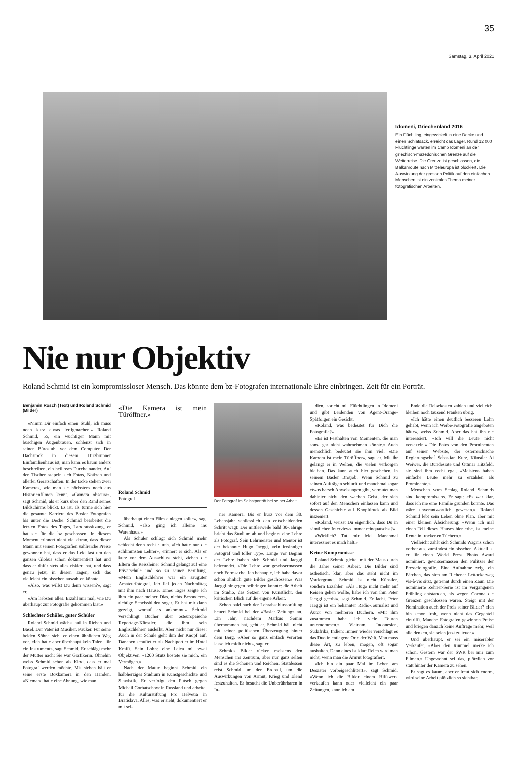35
Samstag, 3. April 2021
Idomeni, Griechenland 2016
Ein Flüchtling, eingewickelt in eine Decke und einen Schlafsack, erreicht das Lager. Rund 12 000 Flüchtlinge warten im Camp Idomeni an der griechisch-mazedonischen Grenze auf die Weiterreise. Die Grenze ist geschlossen, die Balkanroute nach Mitteleuropa ist blockiert. Die Auswirkung der grossen Politik auf den einfachen Menschen ist ein zentrales Thema meiner fotografischen Arbeiten.
Nie nur Objektiv
Roland Schmid ist ein kompromissloser Mensch. Das könnte dem bz-Fotografen internationale Ehre einbringen. Zeit für ein Porträt.
Benjamin Rosch (Text) und Roland Schmid (Bilder)
«Nimm Dir einfach einen Stuhl, ich muss noch kurz etwas fertigmachen.» Roland Schmid, 55, ein wuchtiger Mann mit buschigen Augenbrauen, schlenzt sich in seinen Bürostuhl vor dem Computer. Der Dachstock in diesem Hirzbrunner Einfamilienhaus ist, man kann es kaum anders beschreiben, ein heilloses Durcheinander. Auf den Tischen stapeln sich Fotos, Notizen und allerlei Gerätschaften. In der Ecke stehen zwei Kameras, wie man sie höchstens noch aus Historienfilmen kennt. «Camera obscura», sagt Schmid, als er kurz über den Rand seines Bildschirms blickt. Es ist, als türme sich hier die gesamte Karriere des Basler Fotografen bis unter die Decke. Schmid bearbeitet die letzten Fotos des Tages, Landratssitzung, er hat sie für die bz geschossen. In diesem Moment erinnert nicht viel daran, dass dieser Mann mit seinen Fotografien zahlreiche Preise gewonnen hat, dass er das Leid fast um den ganzen Globus schon dokumentiert hat und dass er dafür stets alles riskiert hat, und dass genau jetzt, in diesen Tagen, sich das vielleicht ein bisschen auszahlen könnte.
«Also, was willst Du denn wissen?», sagt er.
«Am liebsten alles. Erzähl mir mal, wie Du überhaupt zur Fotografie gekommen bist.»
Schlechter Schüler, guter Schüler
Roland Schmid wächst auf in Riehen und Basel. Der Vater ist Musiker, Pauker. Für seine beiden Söhne sieht er einen ähnlichen Weg vor. «Ich hatte aber überhaupt kein Talent für ein Instrument», sagt Schmid. Er schlägt mehr der Mutter nach: Sie war Grafikerin. Ohnehin weiss Schmid schon als Kind, dass er mal Fotograf werden möchte. Mit sieben hält er seine erste Boxkamera in den Händen. «Niemand hatte eine Ahnung, wie man
«Die Kamera ist mein Türöffner.»
Roland Schmid
Fotograf
überhaupt einen Film einlegen sollte», sagt Schmid, «also ging ich alleine ins Warenhaus.»
Als Schüler schlägt sich Schmid mehr schlecht denn recht durch. «Ich hatte nur die schlimmsten Lehrer», erinnert er sich. Als er kurz vor dem Ausschluss steht, ziehen die Eltern die Reissleine: Schmid gelangt auf eine Privatschule und so zu seiner Berufung. «Mein Englischlehrer war ein sauguter Amateurfotograf. Ich lief jeden Nachmittag mit ihm nach Hause. Eines Tages zeigte ich ihm ein paar meiner Dias, nichts Besonderes, richtige Scheissbilder sogar. Er hat mir dann gezeigt, worauf es ankommt.» Schmid verschlingt Bücher über osteuropäische Reportage-Künstler, die ihm sein Englischlehrer ausleiht. Aber nicht nur diese: Auch in der Schule geht ihm der Knopf auf. Daneben schuftet er als Nachtportier im Hotel Krafft. Sein Lohn: eine Leica mit zwei Objektiven. «1200 Stutz kostete sie mich, ein Vermögen.»
Nach der Matur beginnt Schmid ein halbherziges Studium in Kunstgeschichte und Slawistik. Er verfolgt den Putsch gegen Michail Gorbatschow in Russland und arbeitet für die Kulturstiftung Pro Helvetia in Bratislava. Alles, was er sieht, dokumentiert er mit sei-
Der Fotograf im Selbstporträt bei seiner Arbeit.
ner Kamera. Bis er kurz vor dem 30. Lebensjahr schliesslich den entscheidenden Schritt wagt: Der mittlerweile bald 30-Jährige bricht das Studium ab und beginnt eine Lehre als Fotograf. Sein Lehrmeister und Mentor ist der bekannte Hugo Jaeggi, «ein irrsinniger Fotograf und toller Typ». Lange vor Beginn der Lehre haben sich Schmid und Jaeggi befreundet. «Die Lehre war gewissermassen noch Formsache. Ich behaupte, ich habe davor schon ähnlich gute Bilder geschossen.» Was Jaeggi hingegen beibringen konnte: die Arbeit im Studio, das Setzen von Kunstlicht, den kritischen Blick auf die eigene Arbeit.
Schon bald nach der Lehrabschlussprüfung heuert Schmid bei der «Basler Zeitung» an. Ein Jahr, nachdem Markus Somm übernommen hat, geht er. Schmid hält nicht mit seiner politischen Überzeugung hinter dem Berg. «Aber so ganz einfach verorten lasse ich mich nicht», sagt er.
Schmids Bilder rücken meistens den Menschen ins Zentrum, aber nur ganz selten sind es die Schönen und Reichen. Stattdessen reist Schmid um den Erdball, um die Auswirkungen von Armut, Krieg und Elend festzuhalten. Er besucht die Unberührbaren in In-
dien, spricht mit Flüchtlingen in Idomeni und gibt Leidenden von Agent-Orange-Spätfolgen ein Gesicht.
«Roland, was bedeutet für Dich die Fotografie?»
«Es ist Festhalten von Momenten, die man sonst gar nicht wahrnehmen könnte.» Auch menschlich bedeutet sie ihm viel. «Die Kamera ist mein Türöffner», sagt er. Mit ihr gelangt er in Welten, die vielen verborgen bleiben. Das kann auch hier geschehen, in seinem Basler Brotjob. Wenn Schmid zu seinen Aufträgen schlurft und manchmal sogar etwas barsch Anweisungen gibt, vermutet man dahinter nicht den wachen Geist, der sich sofort auf den Menschen einlassen kann und dessen Geschichte auf Knopfdruck als Bild inszeniert.
«Roland, weisst Du eigentlich, dass Du in sämtlichen Interviews immer reinquatschst?»
«Wirklich? Tut mir leid. Manchmal interessiert es mich halt.»
Keine Kompromisse
Roland Schmid gleitet mit der Maus durch die Jahre seiner Arbeit. Die Bilder sind ästhetisch, klar, aber das steht nicht im Vordergrund. Schmid ist nicht Künstler, sondern Erzähler. «Als Hugo nicht mehr auf Reisen gehen wollte, habe ich von ihm Peter Jaeggi geerbt», sagt Schmid. Er lacht. Peter Jaeggi ist ein bekannter Radio-Journalist und Autor von mehreren Büchern. «Mit ihm zusammen habe ich viele Touren unternommen.» Vietnam, Indonesien, Südafrika, Indien: Immer wieder verschlägt es das Duo in entlegene Orte der Welt. Man muss diese Art, zu leben, mögen, oft sogar aushalten. Denn eines ist klar: Reich wird man nicht, wenn man die Armut fotografiert.
«Ich bin ein paar Mal im Leben am Desaster vorbeigeschlittert», sagt Schmid. «Wenn ich die Bilder einem Hilfswerk verkaufen kann oder vielleicht ein paar Zeitungen, kann ich am
Ende die Reisekosten zahlen und vielleicht bleiben noch tausend Franken übrig.
«Ich hätte einen deutlich besseren Lohn gehabt, wenn ich Werbe-Fotografie angeboten hätte», weiss Schmid. Aber das hat ihn nie interessiert. «Ich will die Leute nicht versexeln.» Die Fotos von den Prominenten auf seiner Website, der österreichische Regierungschef Sebastian Kurz, Künstler Ai Weiwei, die Bundesräte und Ottmar Hitzfeld, sie sind ihm recht egal. «Meistens haben einfache Leute mehr zu erzählen als Prominente.»
Menschen vom Schlag Roland Schmids sind kompromisslos. Er sagt: «Es war klar, dass ich nie eine Familie gründen könnte. Das wäre unverantwortlich gewesen.» Roland Schmid lebt sein Leben ohne Plan, aber mit einer kleinen Absicherung: «Wenn ich mal einen Teil dieses Hauses hier erbe, ist meine Rente in trockenen Tüchern.»
Vielleicht zahlt sich Schmids Wagnis schon vorher aus, zumindest ein bisschen. Aktuell ist er für einen World Press Photo Award nominiert, gewissermassen den Pulitzer der Pressefotografie. Eine Aufnahme zeigt ein Pärchen, das sich am Riehener Lettackerweg vis-à-vis sitzt, getrennt durch einen Zaun. Die nominierte Zehner-Serie ist im vergangenen Frühling entstanden, als wegen Corona die Grenzen geschlossen waren. Steigt mit der Nomination auch der Preis seiner Bilder? «Ich bin schon froh, wenn nicht das Gegenteil eintrifft. Manche Fotografen gewinnen Preise und kriegen danach keine Aufträge mehr, weil alle denken, sie seien jetzt zu teuer.»
Und überhaupt, er sei ein miserabler Verkäufer. «Aber den Rummel merke ich schon. Gestern war der SWR bei mir zum Filmen.» Ungewohnt sei das, plötzlich vor statt hinter der Kamera zu sehen.
Er sagt es kaum, aber er freut sich enorm, wird seine Arbeit plötzlich so sichtbar.